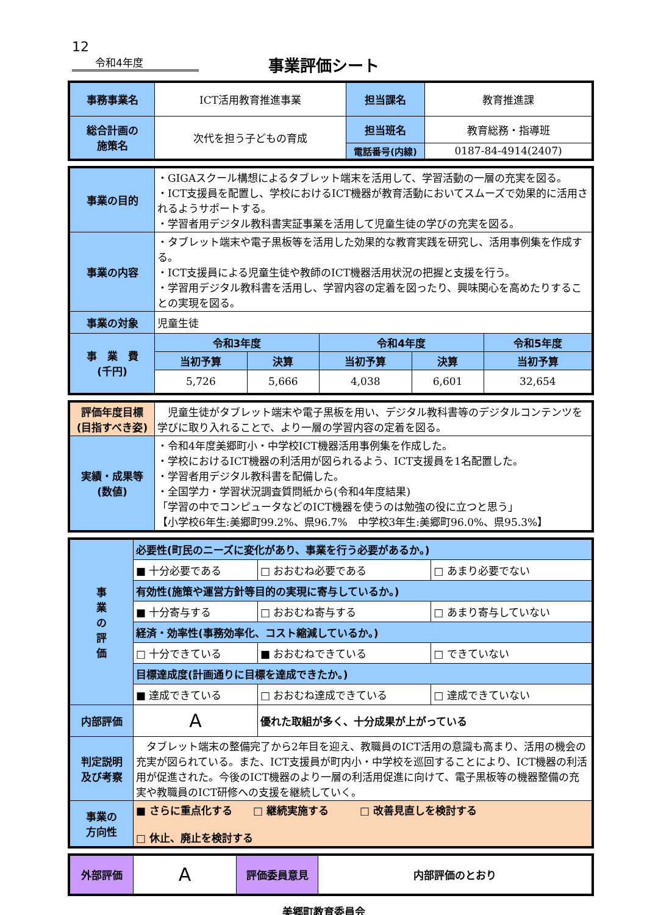12
令和4年度
事業評価シート
| 事務事業名 | ICT活用教育推進事業 | 担当課名 | 教育推進課 |
| 総合計画の 施策名 | 次代を担う子どもの育成 | 担当班名 | 教育総務・指導班 |
| | | 電話番号(内線) | 0187-84-4914(2407) |
| 事業の目的 | ・GIGAスクール構想によるタブレット端末を活用して、学習活動の一層の充実を図る。 ・ICT支援員を配置し、学校におけるICT機器が教育活動においてスムーズで効果的に活用されるようサポートする。 ・学習者用デジタル教科書実証事業を活用して児童生徒の学びの充実を図る。 | | | | |
| 事業の内容 | ・タブレット端末や電子黒板等を活用した効果的な教育実践を研究し、活用事例集を作成する。 ・ICT支援員による児童生徒や教師のICT機器活用状況の把握と支援を行う。 ・学習用デジタル教科書を活用し、学習内容の定着を図ったり、興味関心を高めたりすることの実現を図る。 | | | | |
| 事業の対象 | 児童生徒 | | | | |
| 事 業 費 (千円) | 令和3年度 | | 令和4年度 | | 令和5年度 |
| | 当初予算 | 決算 | 当初予算 | 決算 | 当初予算 |
| | 5,726 | 5,666 | 4,038 | 6,601 | 32,654 |
| 評価年度目標 (目指すべき姿) | 児童生徒がタブレット端末や電子黒板を用い、デジタル教科書等のデジタルコンテンツを学びに取り入れることで、より一層の学習内容の定着を図る。 |
| 実績・成果等 (数値) | ・令和4年度美郷町小・中学校ICT機器活用事例集を作成した。 ・学校におけるICT機器の利活用が図られるよう、ICT支援員を1名配置した。 ・学習者用デジタル教科書を配備した。 ・全国学力・学習状況調査質問紙から(令和4年度結果) 「学習の中でコンピュータなどのICT機器を使うのは勉強の役に立つと思う」 【小学校6年生:美郷町99.2%、県96.7% 中学校3年生:美郷町96.0%、県95.3%】 |
| 事 業 の 評 価 | 必要性(町民のニーズに変化があり、事業を行う必要があるか。) | | |
| | ■ 十分必要である | □ おおむね必要である | □ あまり必要でない |
| | 有効性(施策や運営方針等目的の実現に寄与しているか。) | | |
| | ■ 十分寄与する | □ おおむね寄与する | □ あまり寄与していない |
| | 経済・効率性(事務効率化、コスト縮減しているか。) | | |
| | □ 十分できている | ■ おおむねできている | □ できていない |
| | 目標達成度(計画通りに目標を達成できたか。) | | |
| | ■ 達成できている | □ おおむね達成できている | □ 達成できていない |
| 内部評価 | A | 優れた取組が多く、十分成果が上がっている | |
| 判定説明 及び考察 | タブレット端末の整備完了から2年目を迎え、教職員のICT活用の意識も高まり、活用の機会の充実が図られている。また、ICT支援員が町内小・中学校を巡回することにより、ICT機器の利活用が促進された。今後のICT機器のより一層の利活用促進に向けて、電子黒板等の機器整備の充実や教職員のICT研修への支援を継続していく。 | | |
| 事業の 方向性 | ■ さらに重点化する □ 継続実施する □ 改善見直しを検討する □ 休止、廃止を検討する | | |
| 外部評価 | A | 評価委員意見 | 内部評価のとおり |
美郷町教育委員会